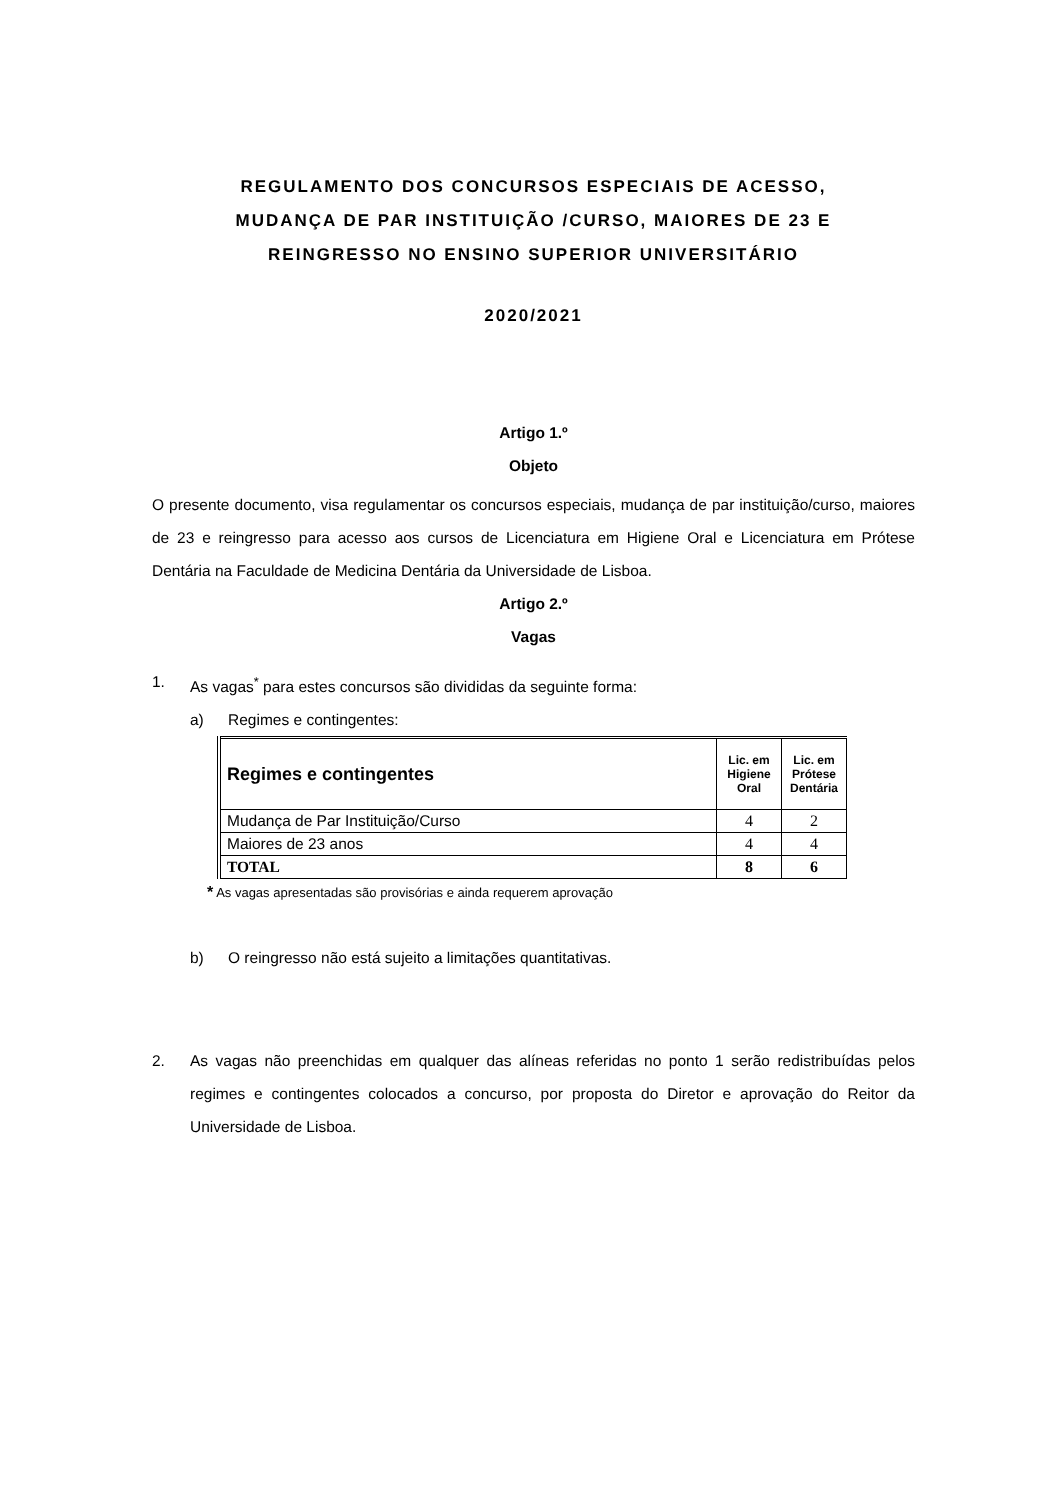REGULAMENTO DOS CONCURSOS ESPECIAIS DE ACESSO,
MUDANÇA DE PAR INSTITUIÇÃO /CURSO, MAIORES DE 23 E
REINGRESSO NO ENSINO SUPERIOR UNIVERSITÁRIO
2020/2021
Artigo 1.º
Objeto
O presente documento, visa regulamentar os concursos especiais, mudança de par instituição/curso, maiores de 23 e reingresso para acesso aos cursos de Licenciatura em Higiene Oral e Licenciatura em Prótese Dentária na Faculdade de Medicina Dentária da Universidade de Lisboa.
Artigo 2.º
Vagas
1. As vagas<sup>*</sup> para estes concursos são divididas da seguinte forma:
a) Regimes e contingentes:
| Regimes e contingentes | Lic. em Higiene Oral | Lic. em Prótese Dentária |
| --- | --- | --- |
| Mudança de Par Instituição/Curso | 4 | 2 |
| Maiores de 23 anos | 4 | 4 |
| TOTAL | 8 | 6 |
* As vagas apresentadas são provisórias e ainda requerem aprovação
b) O reingresso não está sujeito a limitações quantitativas.
2.
As vagas não preenchidas em qualquer das alíneas referidas no ponto 1 serão redistribuídas pelos regimes e contingentes colocados a concurso, por proposta do Diretor e aprovação do Reitor da Universidade de Lisboa.